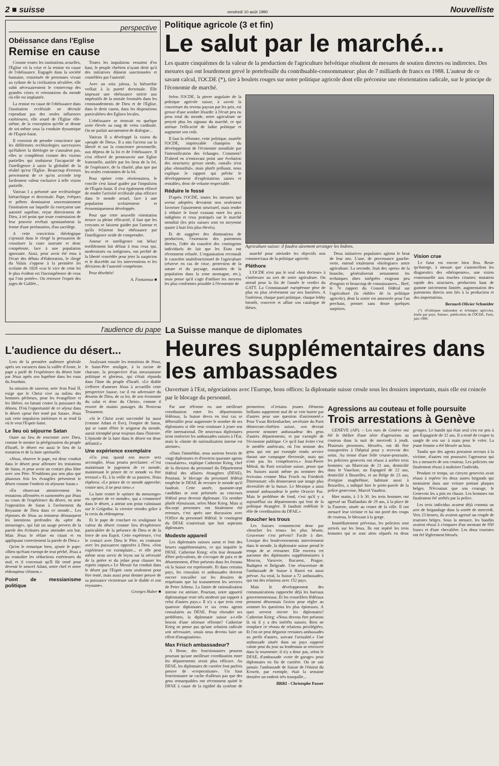2 ■ suisse vendredi 10 août 1990 Nouvelliste
perspective
Obéissance dans l'Eglise
Remise en cause
Comme toutes les institutions actuelles, l'Eglise vit la crise et la remise en cause de l'obéissance. Engagée dans la société humaine, constituée de personnes vivant au rythme de la civilisation séculière, elle subit nécessairement le contrecoup des grandes crises et orientations du monde où elle est implantée.
La remise en cause de l'obéissance dans l'institution ecclésiale ne découle cependant pas des seules influences extérieures; elle sourd de l'Eglise elle-même, de la conception qu'elle se donne de soi-même sous la conduite dynamique de l'Esprit-Saint.
Il convient de prendre conscience que les différentes ecclésiologies successives qu'élabore la théologie ne s'annulent pas, elles se complètent comme des visions partielles qui traduisent l'incapacité de l'intelligence à saisir la globalité de la réalité qu'est l'Eglise. Beaucoup d'erreurs proviennent de ce qu'on accorde trop facilement valeur exclusive à telle vision partielle.
Vatican I a présenté une ecclésiologie hiérarchique et doctrinale. Pape, évêques et prêtres dominaient souverainement l'institution sur laquelle ils exerçaient une autorité suprême, reçue directement de Dieu, à tel point que toute contestation de leur pouvoir revêtait spontanément la forme d'une profanation, d'un sacrilège.
A cette conviction théologique s'ajoutait dans le clergé la persuasion de constituer la caste instruite et donc compétente, face à une population ignorante. Ainsi, pour avoir été tenu à l'écart des débats d'élaboration, le clergé du Valais s'oppose à la première loi scolaire de 1828 «car le vice de cette loi le plus évident est l'incompétence de ceux qui l'ont portée». On retrouve l'esprit des juges de Galilée...
Toutes les impulsions venaient d'en haut, le peuple chrétien n'ayant droit qu'à des initiatives dûment sanctionnées et contrôlées par l'autorité.
Avec un soin jaloux, la hiérarchie veillait à la pureté doctrinale. Elle imposait une obéissance stricte aux impératifs de la morale formulés dans les commandements de Dieu et de l'Eglise, dans le droit canon, dans les dispositions particulières des Eglises locales.
L'obéissance se trouvait en quelque sorte élevée au rang de vertu cardinale. On ne parlait aucunement de dialogue...
Vatican II a développé la vision du «peuple de Dieu». Il a mis l'accent sur la liberté et sur la conscience personnelle, aux dépens de la loi et de l'obéissance. Il s'est efforcé de promouvoir une Eglise fraternelle, unifiée par les liens de la foi, de l'espérance, de la charité, plus que par les seules contraintes de la loi.
Pour opérer cette réorientation, le concile s'est laissé guider par l'impulsion de l'Esprit-Saint. Il s'est également efforcé de rendre l'activité ecclésiale plus efficace dans le monde actuel, face à une population scolairement et économiquement développée.
Pour que cette nouvelle orientation trouve sa pleine efficacité, il faut que les croyants se laissent guider par l'amour et qu'ils éclairent leur obéissance par l'intelligence avide de comprendre.
Amour et intelligence ont hélas! terriblement fait défaut à tous ceux qui, modernistes ou intégristes, ont profité de la liberté concédée pour jeter la suspicion et le discrédit sur les interventions et les décisions de l'autorité compétente.
Pour désobéir!
A. Fontannaz ■
Politique agricole (3 et fin)
Le salut par le marché...
Les quatre cinquièmes de la valeur de la production de l'agriculture helvétique résultent de mesures de soutien directes ou indirectes. Des mesures qui ont lourdement grevé le portefeuille du contribuable-consommateur: plus de 7 milliards de francs en 1988. L'auteur de ce savant calcul, l'OCDE (*), tire à boulets rouges sur notre politique agricole dont elle préconise une réorientation radicale, sur le principe de l'économie de marché.
Selon l'OCDE, la pierre angulaire de la politique agricole suisse, à savoir la couverture du revenu paysan par les prix, est grosse d'une sombre lézarde: à l'écart peu ou prou total du monde, notre agriculture ne perçoit plus les signaux du marché, ce qui atténue l'efficacité de ladite politique et augmente son coût.
Il faut la réformer, cette politique, martèle l'OCDE, impitoyable champion du développement de l'économie mondiale par l'intensification des échanges. Comment? D'abord en n'entravant point une évolution des structures: grosso modo, «small» n'est plus «beautiful», mais plutôt polluant, nous explique le rapport qui prêche le développement d'exploitations saines et rentables, donc de volume respectable.
Réduire le fossé
D'après l'OCDE, toutes les mesures qui seront adoptées devraient non seulement favoriser l'ajustement structurel, mais tendre à réduire le fossé existant entre les prix indigènes et ceux pratiqués sur le marché mondial (les prix suisses sont en moyenne quatre à huit fois plus élevés).
Et de suggérer des diminutions de production, l'extension des paiements directs, l'idée du transfert des contingents individuels de lait que les Etats ont récemment refusée. L'organisation reconnaît le caractère multifonctionnel de l'agriculture (réserve en cas de crise, protection de la nature et du paysage, maintien de la population dans la zone montagne, etc.), mais pense qu'il s'agit d'utiliser les moyens les plus conformes possible à l'économie de
Agriculture suisse: il faudra sûrement arranger les bidons.
marché pour atteindre les objectifs non commerciaux de la politique agricole.
Pléthore
L'OCDE n'est pas le seul «bon docteur» à s'intéresser au sort de notre agriculture. On attend pour la fin de l'année le verdict du GATT. La Communauté européenne pèse de plus en plus sévèrement sur nos barrières. A l'intérieur, chaque parti politique, chaque lobby bientôt, concocte et affine son catalogue de thèses.
Deux initiatives populaires agitent le bout de leur nez. L'une, de provenance gauche-verte, entend totalement «biologiser» notre agriculture. La seconde, fruit des «pros» de la branche, généraliserait notamment les techniques dites intégrées exigeant peu d'engrais et beaucoup de connaissances... Bref, le 7e rapport du Conseil fédéral sur l'agriculture (la «bible» de la politique agricole), dont la sortie est annoncée pour l'an prochain, promet sans doute quelques surprises.
Vision crue
Le futur est encore bien flou. Reste qu'émerge, à mesure que s'amoncèlent les diagnostics des «thérapeutes», une vision consensuelle aux touches criantes: mutation rapide des structures, production haut de gamme strictement limitée, augmentation des paiements directs non liés à la production et des importations.
Bernard-Olivier Schneider
(*) «Politiques nationales et échanges agricoles, étude par pays, Suisse», publication de l'OCDE, Paris, juin 1990.
l'audience du pape
L'audience du désert...
Lors de la première audience générale après ses vacances dans la vallée d'Aoste, le pape a parlé de l'expérience du désert faite par Jésus après son baptême dans les eaux du Jourdain.
Sa mission de sauveur, note Jean Paul II, exige que le Christ vive au milieu des hommes pécheurs, pour les évangéliser et les libérer, en luttant contre la puissance du démon. D'où l'opportunité de ce séjour dans le désert «pour être tenté par Satan». Jésus suit cette impulsion intérieure et se rend là où le veut l'Esprit-Saint.
Le lieu où séjourne Satan
Outre un lieu de rencontre avec Dieu, comme le montre la pérégrination du peuple d'Israël, le désert est aussi le lieu de la tentation et de la lutte spirituelle.
«Jésus, observe le pape, est donc conduit dans le désert pour affronter les tentations de Satan, et pour avoir un contact plus libre avec son Père. N'oublions pas non plus que plusieurs fois les évangiles présentent le désert comme l'endroit où séjourne Satan.»
«En observant attentivement les tentations affrontées et surmontées par Jésus au cours de l'expérience du désert, on note l'opposition de Satan à l'avènement du Royaume de Dieu dans ce monde... Les réponses de Jésus au tentateur démasquent les intentions profondes du «père du mensonge», qui fait un usage pervers de la parole des écritures pour atteindre son but. Mais Jésus le réfute en citant et en appliquant correctement la parole de Dieu.»
Qu'on le remarque bien, ajoute le pape: «Bien qu'étant exempt de tout péché, Jésus a pu connaître les séductions extérieures du mal; et il convenait qu'Il fût tenté pour devenir le nouvel Adam, notre chef et notre rédempteur clément.»
Point de messianisme politique
Analysant ensuite les tentations de Jésus, le Saint-Père souligne, à la racine de chacune, la perspective d'un messianisme politique et glorieux, qui s'était répandu dans l'âme du peuple d'Israël. «Le diable s'efforce d'amener Jésus à accueillir cette perspective fausse, car il est adversaire du dessein de Dieu, de sa loi, de son économie du salut et donc du Christ», comme il ressort de maints passages du Nouveau Testament.
«Si le Christ avait succombé lui aussi (comme Adam et Eve), l'empire de Satan, qui se vante d'être le seigneur du monde, aurait triomphé pour toujours dans l'histoire. L'épisode de la lutte dans le désert est donc définitif.»
Une expérience exemplaire
«Un jour, quand son œuvre sera accomplie, Jésus pourra proclamer: «C'est maintenant le jugement de ce monde; maintenant le prince de ce monde va être terrassé.» Et, à la veille de sa passion, Jésus répétera: «Le prince de ce monde approche; contre moi, il ne peut rien».»
La lutte contre le «prince du mensonge» ou «prince de ce monde», qui a commencé dans le désert, a atteint son point culminant sur le Golgotha: la victoire viendra grâce à la croix du rédempteur.
Et le pape de conclure en soulignant la valeur du désert comme lieu d'expérience particulière de la présence de Dieu et de la force de son Esprit. Cette expérience, c'est le contact avec Dieu le Père, en contraste avec les puissances opposées à Dieu. «Son expérience est exemplaire... et elle peut même nous servir de leçon sur la nécessité de la prière et du jeûne pour chasser les esprits impurs.» Le Messie fut conduit dans le désert par l'Esprit «non seulement pour être tenté, mais aussi pour donner preuve de sa puissance victorieuse sur le diable et son royaume».
Georges Huber ■
La Suisse manque de diplomates
Heures supplémentaires dans les ambassades
Ouverture à l'Est, négociations avec l'Europe, bons offices: la diplomatie suisse croule sous les dossiers importants, mais elle est coincée par le blocage du personnel.
Par une réforme ou une meilleure coordination entre les départements fédéraux, la Suisse devra en tout cas se débrouiller pour augmenter le nombre de ses diplomates si elle veut continuer à jouer son rôle international. De nouveaux diplomates iront renforcer les ambassades suisses à l'Est, mais la «limite de rationalisation interne est atteinte».
«Dans l'immédiat, nous aurions besoin de vingt diplomates et d'environ quarante agents consulaires», explique Catherine Krieg, chef de la division du personnel du Département fédéral des affaires étrangères (DFAE). Pourtant, le blocage du personnel fédéral empêche le DFAE de recruter le monde qu'il faudrait. Cette année, quarante-sept candidats se sont présentés au concours fédéral pour devenir diplomate. Un nombre plutôt réjouissant, selon Mme Krieg. Mais si dix-sept personnes ont finalement été retenues, c'est après une discussion avec l'Office du personnel fédéral: le contingent du DFAE n'autorisait que huit aspirants diplomates
Modeste appareil
Les diplomates suisses suent et font des heures supplémentaires, ce qui inquiète le DFAE. Catherine Krieg: «On leur demande d'être polyvalents, de s'occuper de paix et de désarmement, d'être présents dans les forums où la Suisse est représentée. Et dans certains pays, les consulats et ambassades doivent encore travailler sur les dossiers de requérants que lui transmettent les services de Peter Arbenz. La limite de rationalisation interne est atteinte. Pourtant, notre appareil diplomatique reste très modeste par rapport à celui d'autres pays.» Il n'y a que trois cent quatorze diplomates et six cents agents consulaires au DFAE. Pour résoudre ses problèmes, la diplomatie suisse a-t-elle besoin d'une sérieuse réforme? Catherine Krieg ne pense pas qu'une solution radicale soit nécessaire, «mais nous devons faire un effort d'imagination».
Max Frisch ambassadeur?
A Berne, des fonctionnaires pensent pourtant qu'une meilleure coordination entre les départements serait plus efficace. Au DFAE, les diplomates de carrière font parfois preuve de «corporatisme». Un haut fonctionnaire ne cache d'ailleurs pas que des gens remarquables ont récemment quitté le DFAE à cause de la rigidité du système de promotion: «Certains jeunes éléments brillants supportent mal de se voir barrer par d'autres pour une question d'ancienneté.» Pour Ywan Rickenbacher, secrétaire du Parti démocrate-chrétien suisse, «on devrait pouvoir nommer ambassadeur des gens d'autres départements, et par exemple de l'économie publique. Ce qu'il faut éviter c'est le modèle américain, où l'on nomme des gens qui ont par exemple rendu service durant une campagne électorale, mais qui n'ont pas les compétences.» Jean-Pierre Métral, du Parti socialiste suisse, pense que les Suisses aurait même pu nommer des écrivains comme Max Frisch ou Friedrich Dürrenmatt: «Ils donneraient une image plus diversifiée de la Suisse. Le Mexique a ainsi nommé ambassadeur le poète Octavio Paz. Mais le problème de fond, c'est qu'il y a aujourd'hui six départements qui font de la politique étrangère. Il faudrait redéfinir le rôle de coordination du DFAE.»
Boucher les trous
Les Suisses commencent donc par «boucher les trous» les plus béants. Gouverner c'est prévoir? Facile à dire. Lorsque des bouleversements interviennent dans le monde, la diplomatie suisse prend le temps de se retourner. Elle enverra cet automne des diplomates supplémentaires à Moscou, Varsovie, Bucarest, Prague, Budapest et Belgrade. Une réouverture de l'ambassade de Suisse à Hanoi est aussi prévue. Au total, la Suisse a 72 ambassades, qui ont des relations avec 152 pays.
Mais le développement des communications rapproche déjà les bureaux gouvernementaux. Et les conseillers fédéraux prennent désormais l'avion pour régler au sommet les questions les plus épineuses. A quoi servent encore les diplomates? Catherine Krieg: «Nous devons être présents là où il y a des intérêts suisses. Rien ne remplace ce réseau de relations privilégiées. Et l'on ne peut dégarnir certaines ambassades au profit d'autres, suivant l'actualité.» Une ambassade située dans un pays supposé calme peut du jour au lendemain se retrouver dans la tourmente: il n'y a donc pas, selon le DFAE, d'ambassade «voie de garage» pour diplomates en fin de carrière. On ne sait jamais: l'ambassade de Suisse de l'émirat du Koweït, par exemple, était la semaine dernière un endroit très tranquille...
BRRI - Christophe Passer
Agressions au couteau et folle poursuite
Trois arrestations à Genève
GENÈVE (AP). – Les rues de Genève ont été le théâtre d'une série d'agressions au couteau dans la nuit de mercredi à jeudi. Plusieurs personnes, blessées, ont dû être transportées à l'hôpital pour y recevoir des soins. Au terme d'une folle course-poursuite, les policiers genevois ont réussi à arrêter trois hommes: un Marocain de 21 ans, domicilié dans le Vaucluse, un Espagnol de 22 ans, domicilié à Bruxelles, et un Belge de 23 ans, d'origine maghrébine, habitant aussi à Bruxelles, a indiqué hier le porte-parole de la police genevoise, Marcel Vaudroz.
Hier matin, à 3 h 30, les trois hommes ont agressé un Thaïlandais de 29 ans, à la place de la Fusterie, située au centre de la ville. Il ont menacé leur victime et lui ont porté des coups de couteau, le blessant à la gorge.
Immédiatement prévenus, les policiers sont arrivés sur les lieux. Ils ont repéré les trois hommes qui se sont alors séparés en deux groupes. Le bandit qui était seul s'en est pris à une Espagnole de 32 ans. Il a tenté de couper la sangle de son sac à main pour le voler. La jeune femme a été blessée au bras.
Tandis que des agents portaient secours à la victime, d'autres ont poursuivi l'agresseur qui les a menacés de son couteau. Les policiers ont finalement réussi à maîtriser l'individu.
Pendant ce temps, un citoyen genevois avait réussi à repérer les deux autres brigands qui montaient dans une voiture portant plaques belges. N'écoutant que son courage, le Genevois les a pris en chasse. Les hommes ont finalement été arrêtés par la police.
Les trois individus avaient déjà commis un acte de brigandage dans la soirée de mercredi. Vers 23 heures, ils avaient agressé un couple de touristes belges. Sous la menace, les bandits avaient réussi à s'emparer d'un montant de 950 francs et d'une chevalière. Les deux touristes ont été légèrement blessés.